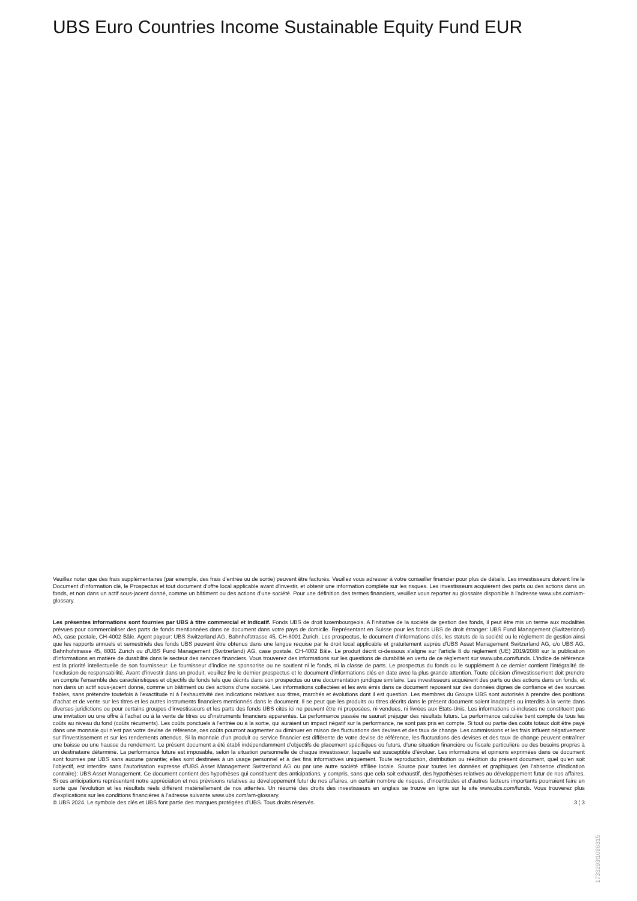UBS Euro Countries Income Sustainable Equity Fund EUR
Veuillez noter que des frais supplémentaires (par exemple, des frais d’entrée ou de sortie) peuvent être facturés. Veuillez vous adresser à votre conseiller financier pour plus de détails. Les investisseurs doivent lire le Document d’information clé, le Prospectus et tout document d'offre local applicable avant d'investir, et obtenir une information complète sur les risques. Les investisseurs acquièrent des parts ou des actions dans un fonds, et non dans un actif sous-jacent donné, comme un bâtiment ou des actions d’une société. Pour une définition des termes financiers, veuillez vous reporter au glossaire disponible à l’adresse www.ubs.com/am-glossary.
Les présentes informations sont fournies par UBS à titre commercial et indicatif. Fonds UBS de droit luxembourgeois. A l’initiative de la société de gestion des fonds, il peut être mis un terme aux modalités prévues pour commercialiser des parts de fonds mentionnées dans ce document dans votre pays de domicile. Représentant en Suisse pour les fonds UBS de droit étranger: UBS Fund Management (Switzerland) AG, case postale, CH-4002 Bâle. Agent payeur: UBS Switzerland AG, Bahnhofstrasse 45, CH-8001 Zurich. Les prospectus, le document d’informations clés, les statuts de la société ou le règlement de gestion ainsi que les rapports annuels et semestriels des fonds UBS peuvent être obtenus dans une langue requise par le droit local applicable et gratuitement auprès d'UBS Asset Management Switzerland AG, c/o UBS AG, Bahnhofstrasse 45, 8001 Zurich ou d'UBS Fund Management (Switzerland) AG, case postale, CH-4002 Bâle. Le produit décrit ci-dessous s’aligne sur l’article 8 du règlement (UE) 2019/2088 sur la publication d’informations en matière de durabilité dans le secteur des services financiers. Vous trouverez des informations sur les questions de durabilité en vertu de ce règlement sur www.ubs.com/funds. L’indice de référence est la priorité intellectuelle de son fournisseur. Le fournisseur d’indice ne sponsorise ou ne soutient ni le fonds, ni la classe de parts. Le prospectus du fonds ou le supplément à ce dernier contient l’intégralité de l’exclusion de responsabilité. Avant d’investir dans un produit, veuillez lire le dernier prospectus et le document d’informations clés en date avec la plus grande attention. Toute décision d’investissement doit prendre en compte l’ensemble des caractéristiques et objectifs du fonds tels que décrits dans son prospectus ou une documentation juridique similaire. Les investisseurs acquièrent des parts ou des actions dans un fonds, et non dans un actif sous-jacent donné, comme un bâtiment ou des actions d’une société. Les informations collectées et les avis émis dans ce document reposent sur des données dignes de confiance et des sources fiables, sans prétendre toutefois à l’exactitude ni à l’exhaustivité des indications relatives aux titres, marchés et évolutions dont il est question. Les membres du Groupe UBS sont autorisés à prendre des positions d’achat et de vente sur les titres et les autres instruments financiers mentionnés dans le document. Il se peut que les produits ou titres décrits dans le présent document soient inadaptés ou interdits à la vente dans diverses juridictions ou pour certains groupes d’investisseurs et les parts des fonds UBS cités ici ne peuvent être ni proposées, ni vendues, ni livrées aux Etats-Unis. Les informations ci-incluses ne constituent pas une invitation ou une offre à l’achat ou à la vente de titres ou d’instruments financiers apparentés. La performance passée ne saurait préjuger des résultats futurs. La performance calculée tient compte de tous les coûts au niveau du fond (coûts récurrents). Les coûts ponctuels à l’entrée ou à la sortie, qui auraient un impact négatif sur la performance, ne sont pas pris en compte. Si tout ou partie des coûts totaux doit être payé dans une monnaie qui n’est pas votre devise de référence, ces coûts pourront augmenter ou diminuer en raison des fluctuations des devises et des taux de change. Les commissions et les frais influent négativement sur l’investissement et sur les rendements attendus. Si la monnaie d’un produit ou service financier est différente de votre devise de référence, les fluctuations des devises et des taux de change peuvent entraîner une baisse ou une hausse du rendement. Le présent document a été établi indépendamment d’objectifs de placement spécifiques ou futurs, d’une situation financière ou fiscale particulière ou des besoins propres à un destinataire déterminé. La performance future est imposable, selon la situation personnelle de chaque investisseur, laquelle est susceptible d’évoluer. Les informations et opinions exprimées dans ce document sont fournies par UBS sans aucune garantie; elles sont destinées à un usage personnel et à des fins informatives uniquement. Toute reproduction, distribution ou réédition du présent document, quel qu’en soit l’objectif, est interdite sans l’autorisation expresse d’UBS Asset Management Switzerland AG ou par une autre société affiliée locale. Source pour toutes les données et graphiques (en l’absence d’indication contraire): UBS Asset Management. Ce document contient des hypothèses qui constituent des anticipations, y compris, sans que cela soit exhaustif, des hypothèses relatives au développement futur de nos affaires. Si ces anticipations représentent notre appréciation et nos prévisions relatives au développement futur de nos affaires, un certain nombre de risques, d’incertitudes et d’autres facteurs importants pourraient faire en sorte que l’évolution et les résultats réels diffèrent matériellement de nos attentes. Un résumé des droits des investisseurs en anglais se trouve en ligne sur le site www.ubs.com/funds. Vous trouverez plus d’explications sur les conditions financières à l’adresse suivante www.ubs.com/am-glossary.
© UBS 2024. Le symbole des clés et UBS font partie des marques protégées d'UBS. Tous droits réservés. 3 ¦ 3
1733293l1086315